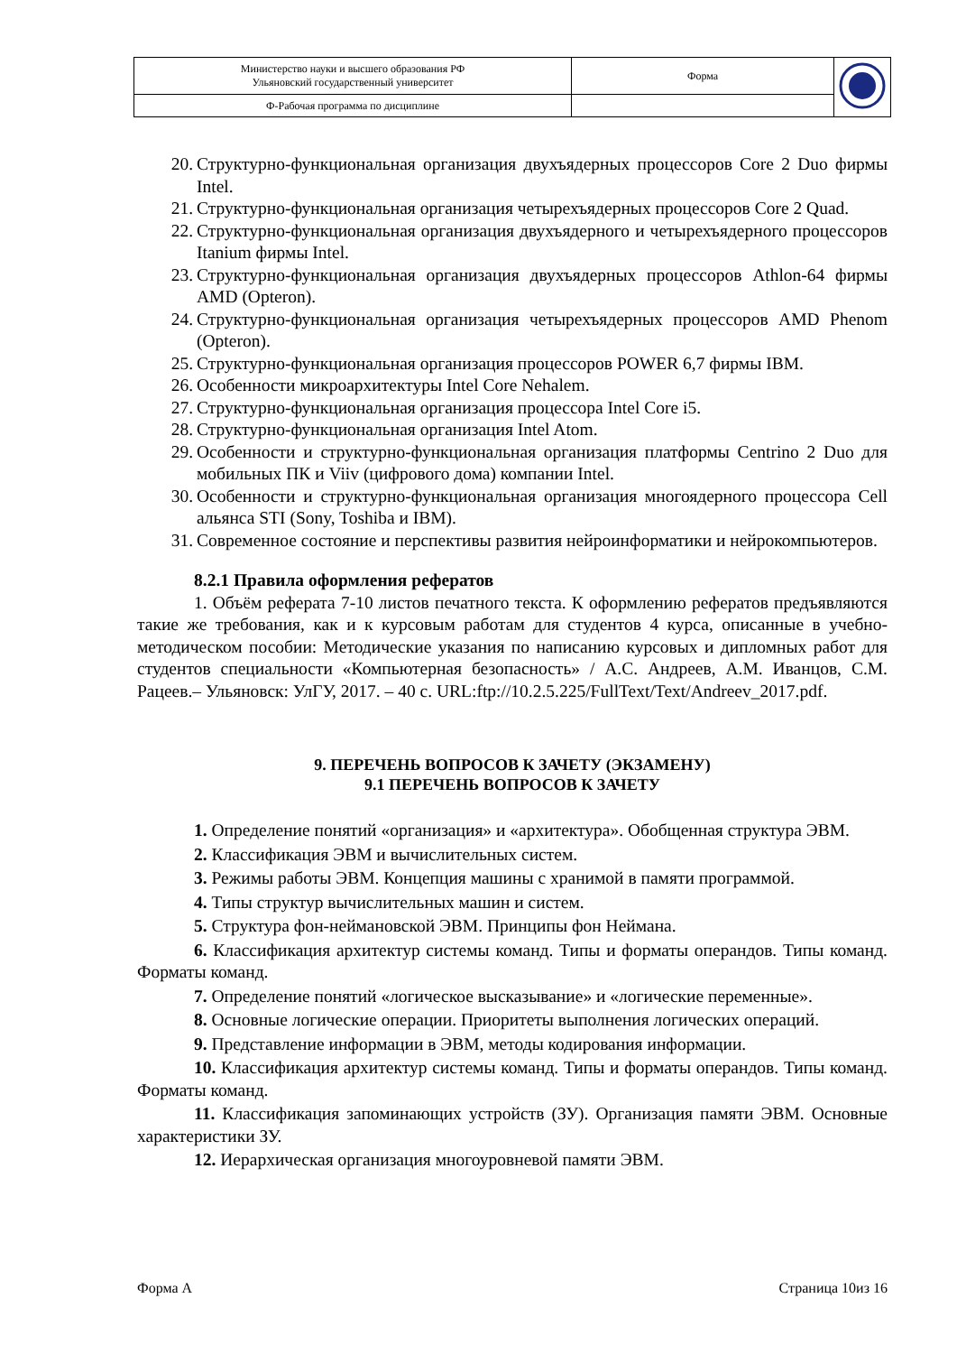| Министерство науки и высшего образования РФ Ульяновский государственный университет | Форма | |
| Ф-Рабочая программа по дисциплине | | |
20. Структурно-функциональная организация двухъядерных процессоров Core 2 Duo фирмы Intel.
21. Структурно-функциональная организация четырехъядерных процессоров Core 2 Quad.
22. Структурно-функциональная организация двухъядерного и четырехъядерного процессоров Itanium фирмы Intel.
23. Структурно-функциональная организация двухъядерных процессоров Athlon-64 фирмы AMD (Opteron).
24. Структурно-функциональная организация четырехъядерных процессоров AMD Phenom (Opteron).
25. Структурно-функциональная организация процессоров POWER 6,7 фирмы IBM.
26. Особенности микроархитектуры Intel Core Nehalem.
27. Структурно-функциональная организация процессора Intel Core i5.
28. Структурно-функциональная организация Intel Atom.
29. Особенности и структурно-функциональная организация платформы Centrino 2 Duo для мобильных ПК и Viiv (цифрового дома) компании Intel.
30. Особенности и структурно-функциональная организация многоядерного процессора Cell альянса STI (Sony, Toshiba и IBM).
31. Современное состояние и перспективы развития нейроинформатики и нейрокомпьютеров.
8.2.1 Правила оформления рефератов
1. Объём реферата 7-10 листов печатного текста. К оформлению рефератов предъявляются такие же требования, как и к курсовым работам для студентов 4 курса, описанные в учебно-методическом пособии: Методические указания по написанию курсовых и дипломных работ для студентов специальности «Компьютерная безопасность» / А.С. Андреев, А.М. Иванцов, С.М. Рацеев.– Ульяновск: УлГУ, 2017. – 40 с. URL:ftp://10.2.5.225/FullText/Text/Andreev_2017.pdf.
9. ПЕРЕЧЕНЬ ВОПРОСОВ К ЗАЧЕТУ (ЭКЗАМЕНУ)
9.1 ПЕРЕЧЕНЬ ВОПРОСОВ К ЗАЧЕТУ
1. Определение понятий «организация» и «архитектура». Обобщенная структура ЭВМ.
2. Классификация ЭВМ и вычислительных систем.
3. Режимы работы ЭВМ. Концепция машины с хранимой в памяти программой.
4. Типы структур вычислительных машин и систем.
5. Структура фон-неймановской ЭВМ. Принципы фон Неймана.
6. Классификация архитектур системы команд. Типы и форматы операндов. Типы команд. Форматы команд.
7. Определение понятий «логическое высказывание» и «логические переменные».
8. Основные логические операции. Приоритеты выполнения логических операций.
9. Представление информации в ЭВМ, методы кодирования информации.
10. Классификация архитектур системы команд. Типы и форматы операндов. Типы команд. Форматы команд.
11. Классификация запоминающих устройств (ЗУ). Организация памяти ЭВМ. Основные характеристики ЗУ.
12. Иерархическая организация многоуровневой памяти ЭВМ.
Форма А Страница 10из 16